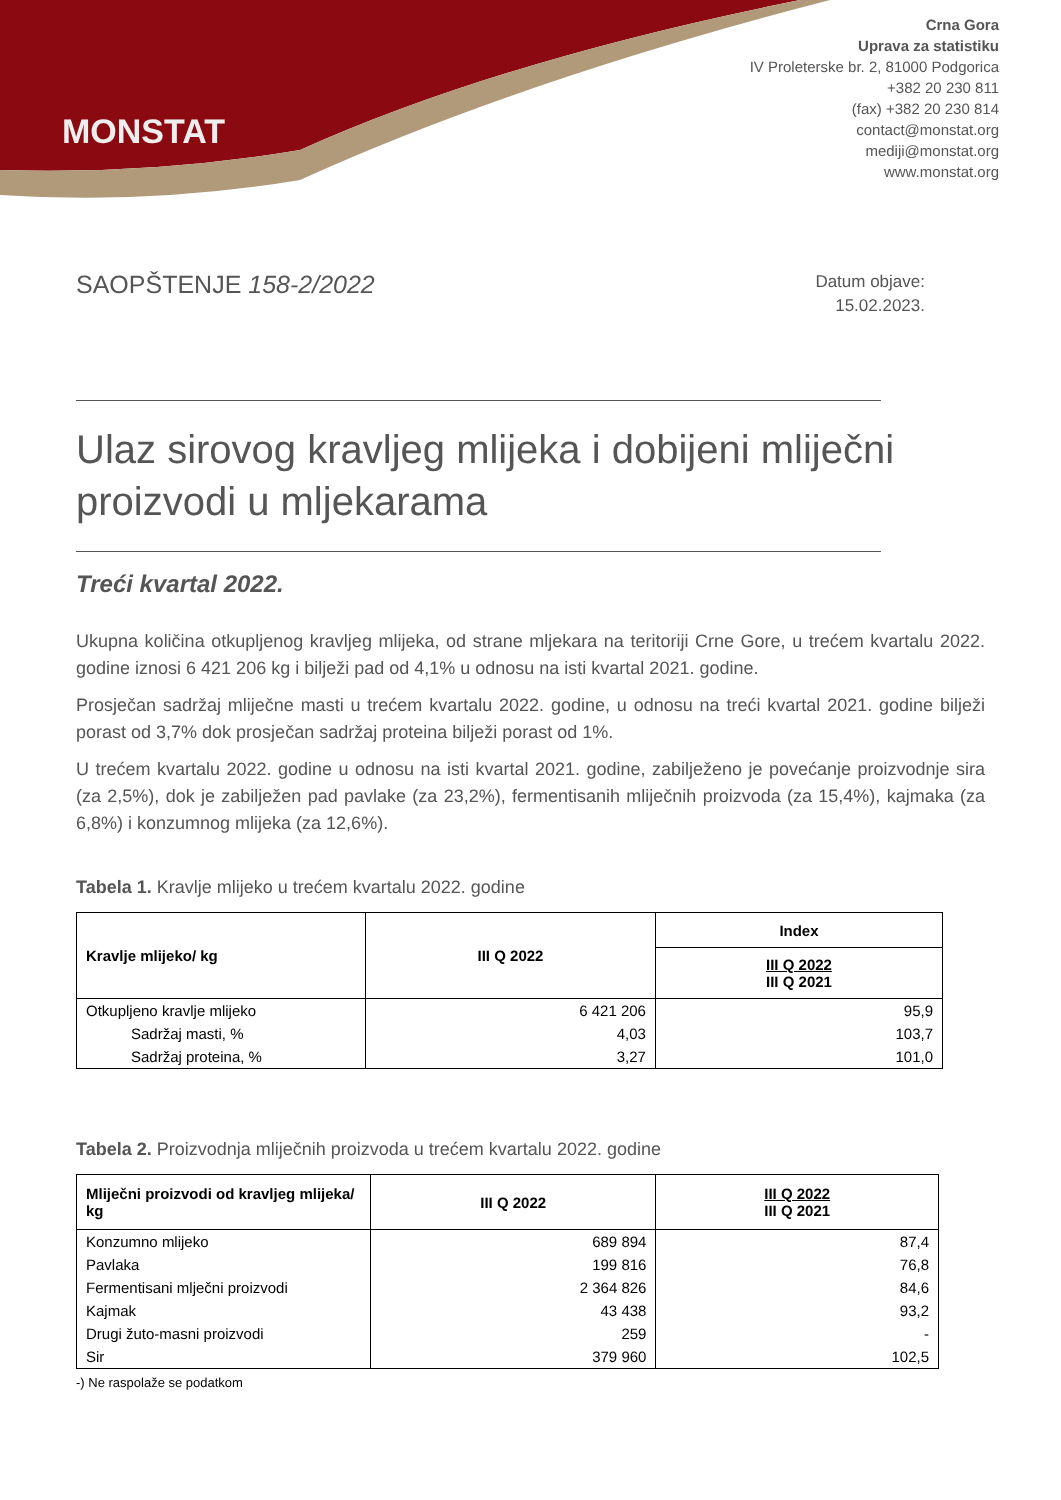MONSTAT
Crna Gora
Uprava za statistiku
IV Proleterske br. 2, 81000 Podgorica
+382 20 230 811
(fax) +382 20 230 814
contact@monstat.org
mediji@monstat.org
www.monstat.org
SAOPŠTENJE 158-2/2022
Datum objave:
15.02.2023.
Ulaz sirovog kravljeg mlijeka i dobijeni mliječni proizvodi u mljekarama
Treći kvartal 2022.
Ukupna količina otkupljenog kravljeg mlijeka, od strane mljekara na teritoriji Crne Gore, u trećem kvartalu 2022. godine iznosi 6 421 206 kg i bilježi pad od 4,1% u odnosu na isti kvartal 2021. godine.
Prosječan sadržaj mliječne masti u trećem kvartalu 2022. godine, u odnosu na treći kvartal 2021. godine bilježi porast od 3,7% dok prosječan sadržaj proteina bilježi porast od 1%.
U trećem kvartalu 2022. godine u odnosu na isti kvartal 2021. godine, zabilježeno je povećanje proizvodnje sira (za 2,5%), dok je zabilježen pad pavlake (za 23,2%), fermentisanih mliječnih proizvoda (za 15,4%), kajmaka (za 6,8%) i konzumnog mlijeka (za 12,6%).
Tabela 1. Kravlje mlijeko u trećem kvartalu 2022. godine
| Kravlje mlijeko/ kg | III Q 2022 | Index |
| --- | --- | --- |
| | | III Q 2022 III Q 2021 |
| Otkupljeno kravlje mlijeko | 6 421 206 | 95,9 |
| Sadržaj masti, % | 4,03 | 103,7 |
| Sadržaj proteina, % | 3,27 | 101,0 |
Tabela 2. Proizvodnja mliječnih proizvoda u trećem kvartalu 2022. godine
| Mliječni proizvodi od kravljeg mlijeka/ kg | III Q 2022 | III Q 2022 III Q 2021 |
| --- | --- | --- |
| Konzumno mlijeko | 689 894 | 87,4 |
| Pavlaka | 199 816 | 76,8 |
| Fermentisani mlječni proizvodi | 2 364 826 | 84,6 |
| Kajmak | 43 438 | 93,2 |
| Drugi žuto-masni proizvodi | 259 | - |
| Sir | 379 960 | 102,5 |
-) Ne raspolaže se podatkom